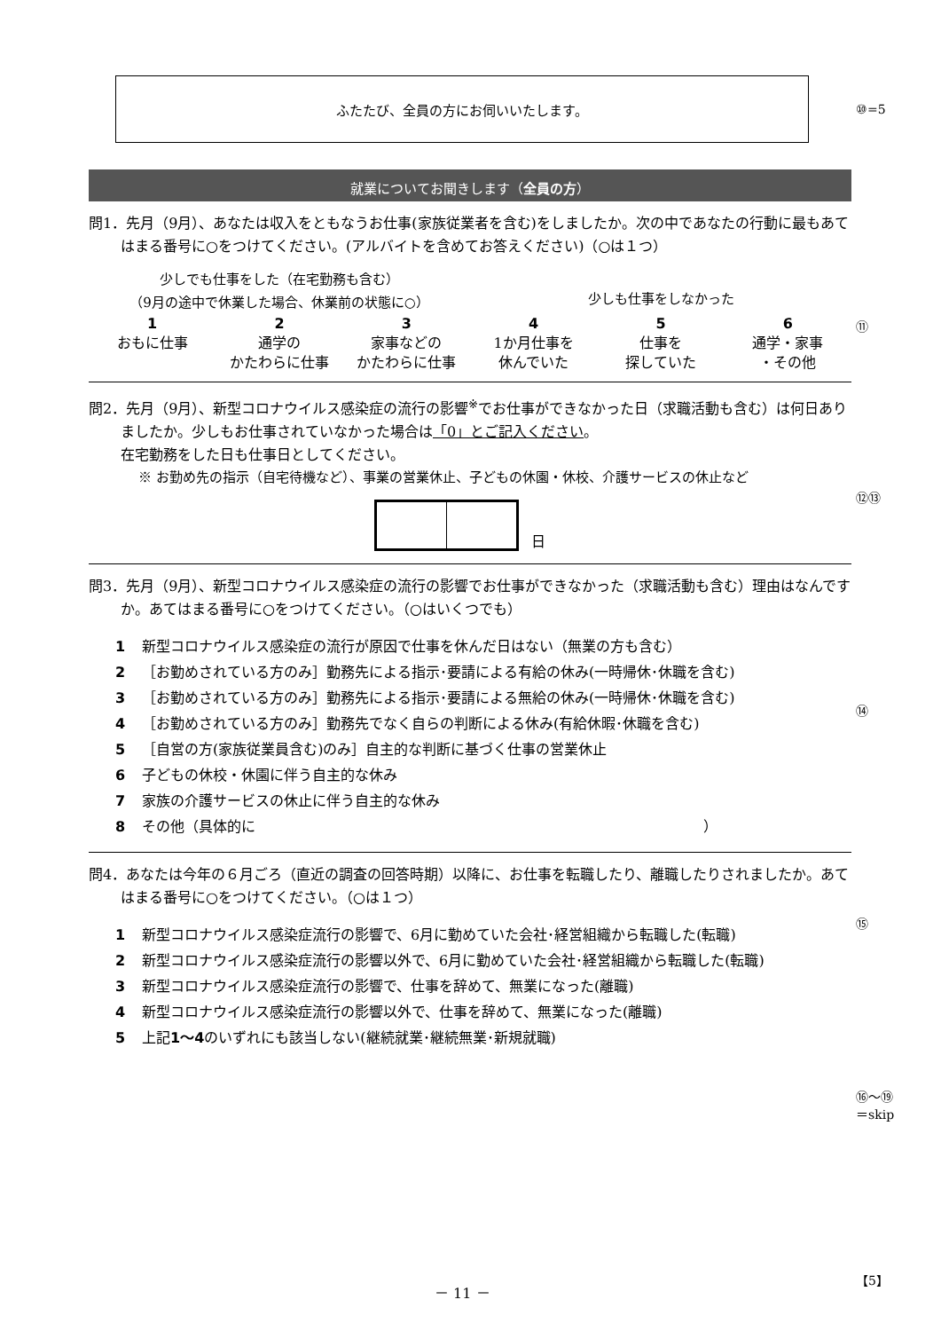ふたたび、全員の方にお伺いいたします。
就業についてお聞きします（全員の方）
問1．先月（9月）、あなたは収入をともなうお仕事(家族従業者を含む)をしましたか。次の中であなたの行動に最もあてはまる番号に○をつけてください。(アルバイトを含めてお答えください)（○は１つ）
少しでも仕事をした（在宅勤務も含む）
（9月の途中で休業した場合、休業前の状態に○）
少しも仕事をしなかった
1
おもに仕事
2
通学の
かたわらに仕事
3
家事などの
かたわらに仕事
4
1か月仕事を
休んでいた
5
仕事を
探していた
6
通学・家事
・その他
問2．先月（9月）、新型コロナウイルス感染症の流行の影響<sup>※</sup>でお仕事ができなかった日（求職活動も含む）は何日ありましたか。少しもお仕事されていなかった場合は「0」とご記入ください。
在宅勤務をした日も仕事日としてください。
※ お勤め先の指示（自宅待機など）、事業の営業休止、子どもの休園・休校、介護サービスの休止など
日
問3．先月（9月）、新型コロナウイルス感染症の流行の影響でお仕事ができなかった（求職活動も含む）理由はなんですか。あてはまる番号に○をつけてください。（○はいくつでも）
1 新型コロナウイルス感染症の流行が原因で仕事を休んだ日はない（無業の方も含む）
2 ［お勤めされている方のみ］勤務先による指示･要請による有給の休み(一時帰休･休職を含む)
3 ［お勤めされている方のみ］勤務先による指示･要請による無給の休み(一時帰休･休職を含む)
4 ［お勤めされている方のみ］勤務先でなく自らの判断による休み(有給休暇･休職を含む)
5 ［自営の方(家族従業員含む)のみ］自主的な判断に基づく仕事の営業休止
6 子どもの休校・休園に伴う自主的な休み
7 家族の介護サービスの休止に伴う自主的な休み
8 その他（具体的に ）
問4．あなたは今年の６月ごろ（直近の調査の回答時期）以降に、お仕事を転職したり、離職したりされましたか。あてはまる番号に○をつけてください。（○は１つ）
1 新型コロナウイルス感染症流行の影響で、6月に勤めていた会社･経営組織から転職した(転職)
2 新型コロナウイルス感染症流行の影響以外で、6月に勤めていた会社･経営組織から転職した(転職)
3 新型コロナウイルス感染症流行の影響で、仕事を辞めて、無業になった(離職)
4 新型コロナウイルス感染症流行の影響以外で、仕事を辞めて、無業になった(離職)
5 上記1～4のいずれにも該当しない(継続就業･継続無業･新規就職)
⑩=5
⑪
⑫⑬
⑭
⑮
⑯～⑲
＝skip
－ 11 － 【5】